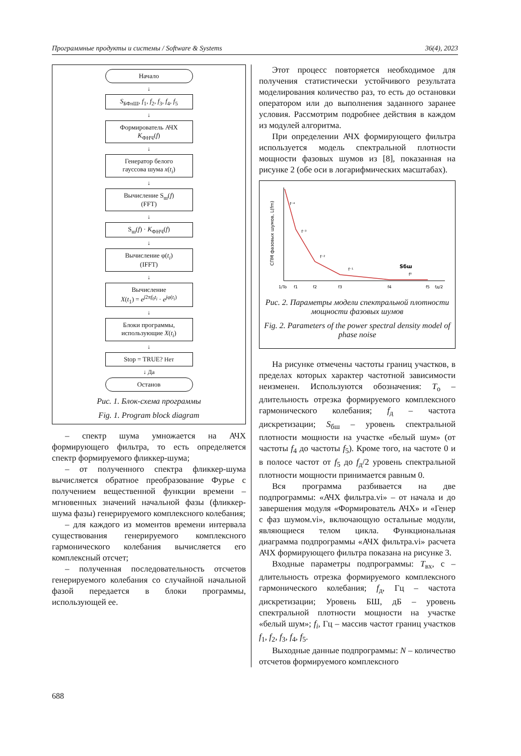Программные продукты и системы / Software & Systems 36(4), 2023
Начало
↓
S<sub>БФлШ</sub>, f<sub>1</sub>, f<sub>2</sub>, f<sub>3</sub>, f<sub>4</sub>, f<sub>5</sub>
↓
Формирователь АЧХ
K<sub>ФНЧ</sub>(f)
↓
Генератор белого
гауссова шума x(t<sub>i</sub>)
↓
Вычисление S<sub>ш</sub>(f)
(FFT)
↓
S<sub>ш</sub>(f) · K<sub>ФНЧ</sub>(f)
↓
Вычисление φ(t<sub>i</sub>)
(IFFT)
↓
Вычисление
X(t<sub>1</sub>) = e<sup>j2πf<sub>0</sub>t<sub>i</sub></sup> · e<sup>jφ(t<sub>i</sub>)</sup>
↓
Блоки программы,
использующие X(t<sub>i</sub>)
↓
Stop = TRUE? Нет
↓ Да
Останов
Рис. 1. Блок-схема программы
Fig. 1. Program block diagram
– спектр шума умножается на АЧХ формирующего фильтра, то есть определяется спектр формируемого фликкер-шума;
– от полученного спектра фликкер-шума вычисляется обратное преобразование Фурье с получением вещественной функции времени – мгновенных значений начальной фазы (фликкер-шума фазы) генерируемого комплексного колебания;
– для каждого из моментов времени интервала существования генерируемого комплексного гармонического колебания вычисляется его комплексный отсчет;
– полученная последовательность отсчетов генерируемого колебания со случайной начальной фазой передается в блоки программы, использующей ее.
Этот процесс повторяется необходимое для получения статистически устойчивого результата моделирования количество раз, то есть до остановки оператором или до выполнения заданного заранее условия. Рассмотрим подробнее действия в каждом из модулей алгоритма.
При определении АЧХ формирующего фильтра используется модель спектральной плотности мощности фазовых шумов из [8], показанная на рисунке 2 (обе оси в логарифмических масштабах).
СПМ фазовых шумов, L(fm)
f⁻⁴
f⁻³
f⁻²
f⁻¹
f⁰
Sбш
1/To
f1
f2
f3
f4
f5
fд/2
Рис. 2. Параметры модели спектральной плотности мощности фазовых шумов
Fig. 2. Parameters of the power spectral density model of phase noise
На рисунке отмечены частоты границ участков, в пределах которых характер частотной зависимости неизменен. Используются обозначения: T<sub>о</sub> – длительность отрезка формируемого комплексного гармонического колебания; f<sub>д</sub> – частота дискретизации; S<sub>бш</sub> – уровень спектральной плотности мощности на участке «белый шум» (от частоты f<sub>4</sub> до частоты f<sub>5</sub>). Кроме того, на частоте 0 и в полосе частот от f<sub>5</sub> до f<sub>д</sub>/2 уровень спектральной плотности мощности принимается равным 0.
Вся программа разбивается на две подпрограммы: «АЧХ фильтра.vi» – от начала и до завершения модуля «Формирователь АЧХ» и «Генер с фаз шумом.vi», включающую остальные модули, являющиеся телом цикла. Функциональная диаграмма подпрограммы «АЧХ фильтра.vi» расчета АЧХ формирующего фильтра показана на рисунке 3.
Входные параметры подпрограммы: T<sub>вх</sub>, с – длительность отрезка формируемого комплексного гармонического колебания; f<sub>д</sub>, Гц – частота дискретизации; Уровень БШ, дБ – уровень спектральной плотности мощности на участке «белый шум»; f<sub>i</sub>, Гц – массив частот границ участков f<sub>1</sub>, f<sub>2</sub>, f<sub>3</sub>, f<sub>4</sub>, f<sub>5</sub>.
Выходные данные подпрограммы: N – количество отсчетов формируемого комплексного
688